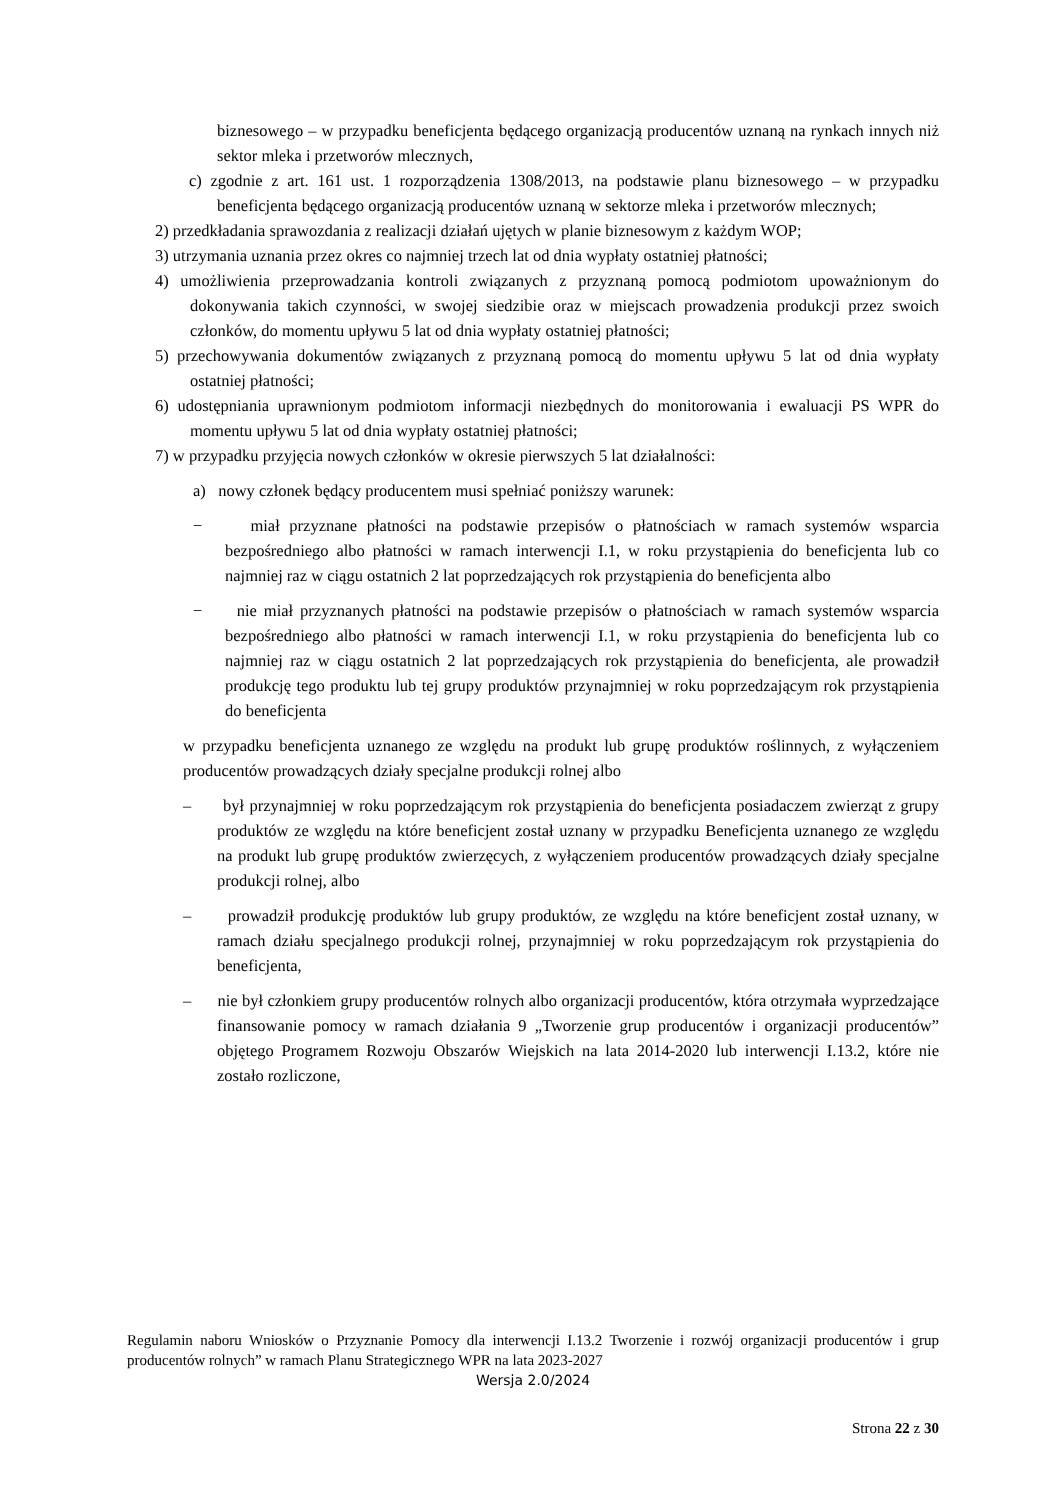biznesowego – w przypadku beneficjenta będącego organizacją producentów uznaną na rynkach innych niż sektor mleka i przetworów mlecznych,
c) zgodnie z art. 161 ust. 1 rozporządzenia 1308/2013, na podstawie planu biznesowego – w przypadku beneficjenta będącego organizacją producentów uznaną w sektorze mleka i przetworów mlecznych;
2) przedkładania sprawozdania z realizacji działań ujętych w planie biznesowym z każdym WOP;
3) utrzymania uznania przez okres co najmniej trzech lat od dnia wypłaty ostatniej płatności;
4) umożliwienia przeprowadzania kontroli związanych z przyznaną pomocą podmiotom upoważnionym do dokonywania takich czynności, w swojej siedzibie oraz w miejscach prowadzenia produkcji przez swoich członków, do momentu upływu 5 lat od dnia wypłaty ostatniej płatności;
5) przechowywania dokumentów związanych z przyznaną pomocą do momentu upływu 5 lat od dnia wypłaty ostatniej płatności;
6) udostępniania uprawnionym podmiotom informacji niezbędnych do monitorowania i ewaluacji PS WPR do momentu upływu 5 lat od dnia wypłaty ostatniej płatności;
7) w przypadku przyjęcia nowych członków w okresie pierwszych 5 lat działalności:
a) nowy członek będący producentem musi spełniać poniższy warunek:
− miał przyznane płatności na podstawie przepisów o płatnościach w ramach systemów wsparcia bezpośredniego albo płatności w ramach interwencji I.1, w roku przystąpienia do beneficjenta lub co najmniej raz w ciągu ostatnich 2 lat poprzedzających rok przystąpienia do beneficjenta albo
− nie miał przyznanych płatności na podstawie przepisów o płatnościach w ramach systemów wsparcia bezpośredniego albo płatności w ramach interwencji I.1, w roku przystąpienia do beneficjenta lub co najmniej raz w ciągu ostatnich 2 lat poprzedzających rok przystąpienia do beneficjenta, ale prowadził produkcję tego produktu lub tej grupy produktów przynajmniej w roku poprzedzającym rok przystąpienia do beneficjenta
w przypadku beneficjenta uznanego ze względu na produkt lub grupę produktów roślinnych, z wyłączeniem producentów prowadzących działy specjalne produkcji rolnej albo
– był przynajmniej w roku poprzedzającym rok przystąpienia do beneficjenta posiadaczem zwierząt z grupy produktów ze względu na które beneficjent został uznany w przypadku Beneficjenta uznanego ze względu na produkt lub grupę produktów zwierzęcych, z wyłączeniem producentów prowadzących działy specjalne produkcji rolnej, albo
– prowadził produkcję produktów lub grupy produktów, ze względu na które beneficjent został uznany, w ramach działu specjalnego produkcji rolnej, przynajmniej w roku poprzedzającym rok przystąpienia do beneficjenta,
– nie był członkiem grupy producentów rolnych albo organizacji producentów, która otrzymała wyprzedzające finansowanie pomocy w ramach działania 9 „Tworzenie grup producentów i organizacji producentów” objętego Programem Rozwoju Obszarów Wiejskich na lata 2014-2020 lub interwencji I.13.2, które nie zostało rozliczone,
Regulamin naboru Wniosków o Przyznanie Pomocy dla interwencji I.13.2 Tworzenie i rozwój organizacji producentów i grup producentów rolnych” w ramach Planu Strategicznego WPR na lata 2023-2027
Wersja 2.0/2024
Strona 22 z 30